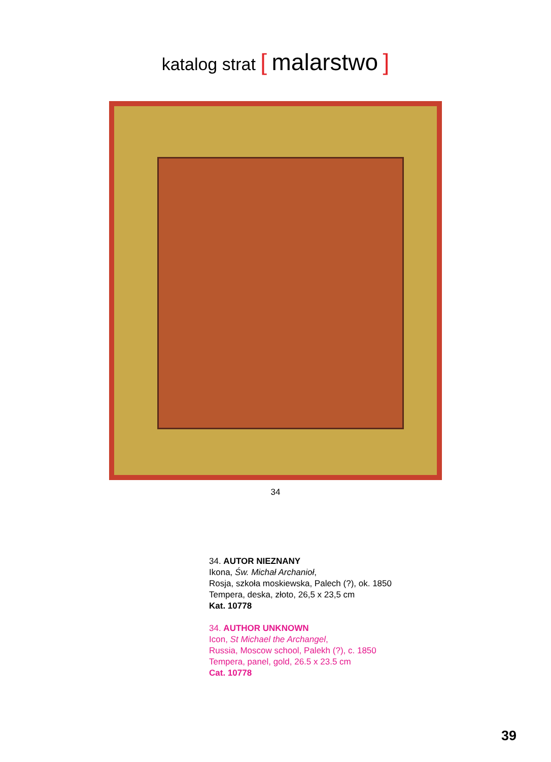katalog strat [ malarstwo ]
34
34. AUTOR NIEZNANY
Ikona, Św. Michał Archanioł,
Rosja, szkoła moskiewska, Palech (?), ok. 1850
Tempera, deska, złoto, 26,5 x 23,5 cm
Kat. 10778
34. AUTHOR UNKNOWN
Icon, St Michael the Archangel,
Russia, Moscow school, Palekh (?), c. 1850
Tempera, panel, gold, 26.5 x 23.5 cm
Cat. 10778
39